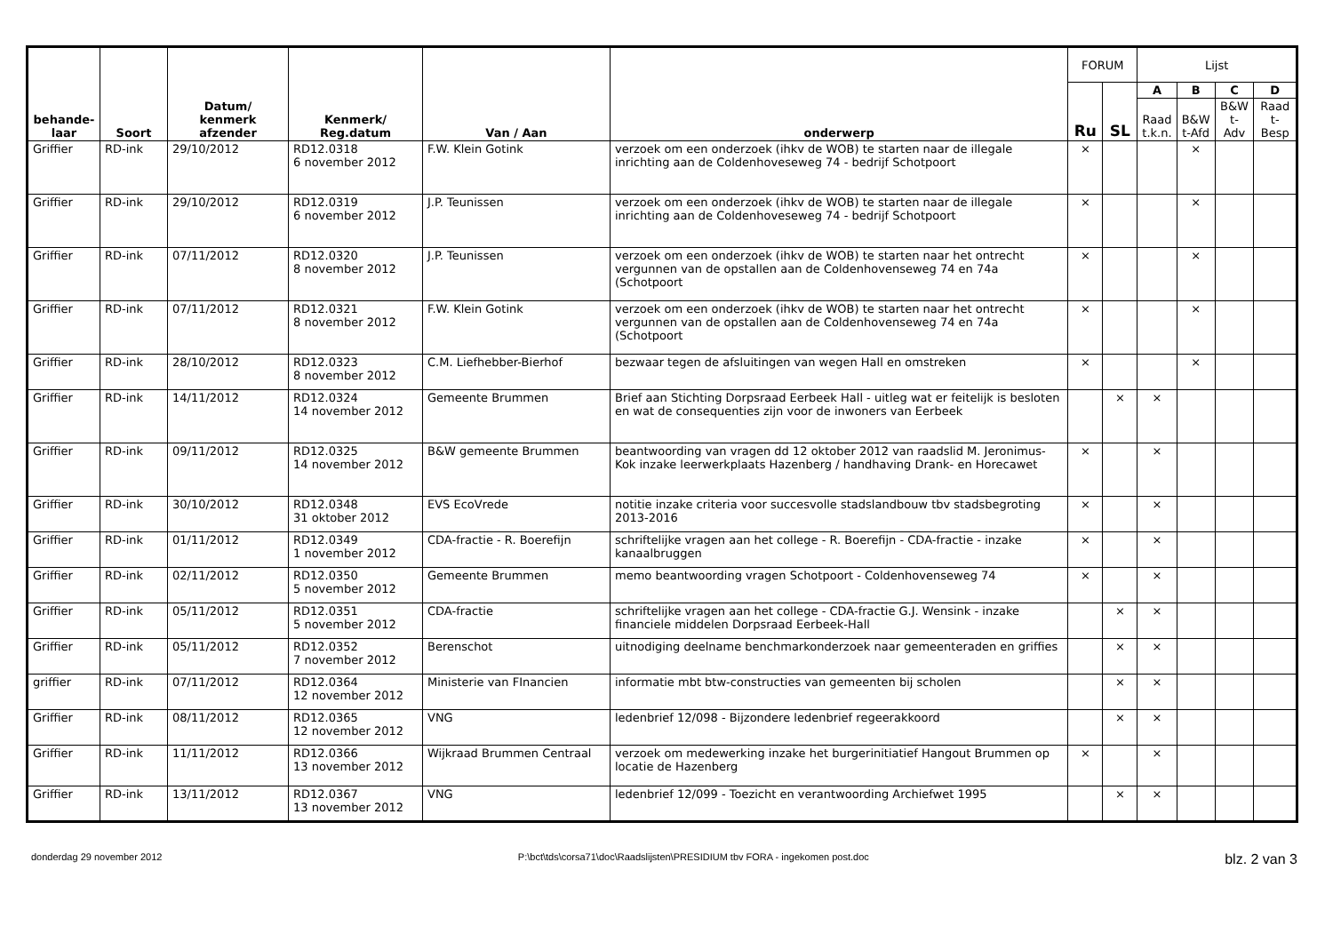| behande- laar | Soort | Datum/ kenmerk afzender | Kenmerk/ Reg.datum | Van / Aan | onderwerp | FORUM | | Lijst | | | |
| --- | --- | --- | --- | --- | --- | --- | --- | --- | --- | --- | --- |
| | | | | | | Ru | SL | A | B | C | D |
| | | | | | | | | Raad t.k.n. | B&W t-Afd | B&W t-Adv | Raad t-Besp |
| Griffier | RD-ink | 29/10/2012 | RD12.0318 6 november 2012 | F.W. Klein Gotink | verzoek om een onderzoek (ihkv de WOB) te starten naar de illegale inrichting aan de Coldenhoveseweg 74 - bedrijf Schotpoort | × | | | × | | |
| Griffier | RD-ink | 29/10/2012 | RD12.0319 6 november 2012 | J.P. Teunissen | verzoek om een onderzoek (ihkv de WOB) te starten naar de illegale inrichting aan de Coldenhoveseweg 74 - bedrijf Schotpoort | × | | | × | | |
| Griffier | RD-ink | 07/11/2012 | RD12.0320 8 november 2012 | J.P. Teunissen | verzoek om een onderzoek (ihkv de WOB) te starten naar het ontrecht vergunnen van de opstallen aan de Coldenhovenseweg 74 en 74a (Schotpoort | × | | | × | | |
| Griffier | RD-ink | 07/11/2012 | RD12.0321 8 november 2012 | F.W. Klein Gotink | verzoek om een onderzoek (ihkv de WOB) te starten naar het ontrecht vergunnen van de opstallen aan de Coldenhovenseweg 74 en 74a (Schotpoort | × | | | × | | |
| Griffier | RD-ink | 28/10/2012 | RD12.0323 8 november 2012 | C.M. Liefhebber-Bierhof | bezwaar tegen de afsluitingen van wegen Hall en omstreken | × | | | × | | |
| Griffier | RD-ink | 14/11/2012 | RD12.0324 14 november 2012 | Gemeente Brummen | Brief aan Stichting Dorpsraad Eerbeek Hall - uitleg wat er feitelijk is besloten en wat de consequenties zijn voor de inwoners van Eerbeek | | × | × | | | |
| Griffier | RD-ink | 09/11/2012 | RD12.0325 14 november 2012 | B&W gemeente Brummen | beantwoording van vragen dd 12 oktober 2012 van raadslid M. Jeronimus-Kok inzake leerwerkplaats Hazenberg / handhaving Drank- en Horecawet | × | | × | | | |
| Griffier | RD-ink | 30/10/2012 | RD12.0348 31 oktober 2012 | EVS EcoVrede | notitie inzake criteria voor succesvolle stadslandbouw tbv stadsbegroting 2013-2016 | × | | × | | | |
| Griffier | RD-ink | 01/11/2012 | RD12.0349 1 november 2012 | CDA-fractie - R. Boerefijn | schriftelijke vragen aan het college - R. Boerefijn - CDA-fractie - inzake kanaalbruggen | × | | × | | | |
| Griffier | RD-ink | 02/11/2012 | RD12.0350 5 november 2012 | Gemeente Brummen | memo beantwoording vragen Schotpoort - Coldenhovenseweg 74 | × | | × | | | |
| Griffier | RD-ink | 05/11/2012 | RD12.0351 5 november 2012 | CDA-fractie | schriftelijke vragen aan het college - CDA-fractie G.J. Wensink - inzake financiele middelen Dorpsraad Eerbeek-Hall | | × | × | | | |
| Griffier | RD-ink | 05/11/2012 | RD12.0352 7 november 2012 | Berenschot | uitnodiging deelname benchmarkonderzoek naar gemeenteraden en griffies | | × | × | | | |
| griffier | RD-ink | 07/11/2012 | RD12.0364 12 november 2012 | Ministerie van FInancien | informatie mbt btw-constructies van gemeenten bij scholen | | × | × | | | |
| Griffier | RD-ink | 08/11/2012 | RD12.0365 12 november 2012 | VNG | ledenbrief 12/098 - Bijzondere ledenbrief regeerakkoord | | × | × | | | |
| Griffier | RD-ink | 11/11/2012 | RD12.0366 13 november 2012 | Wijkraad Brummen Centraal | verzoek om medewerking inzake het burgerinitiatief Hangout Brummen op locatie de Hazenberg | × | | × | | | |
| Griffier | RD-ink | 13/11/2012 | RD12.0367 13 november 2012 | VNG | ledenbrief 12/099 - Toezicht en verantwoording Archiefwet 1995 | | × | × | | | |
donderdag 29 november 2012 P:\bct\tds\corsa71\doc\Raadslijsten\PRESIDIUM tbv FORA - ingekomen post.doc blz. 2 van 3